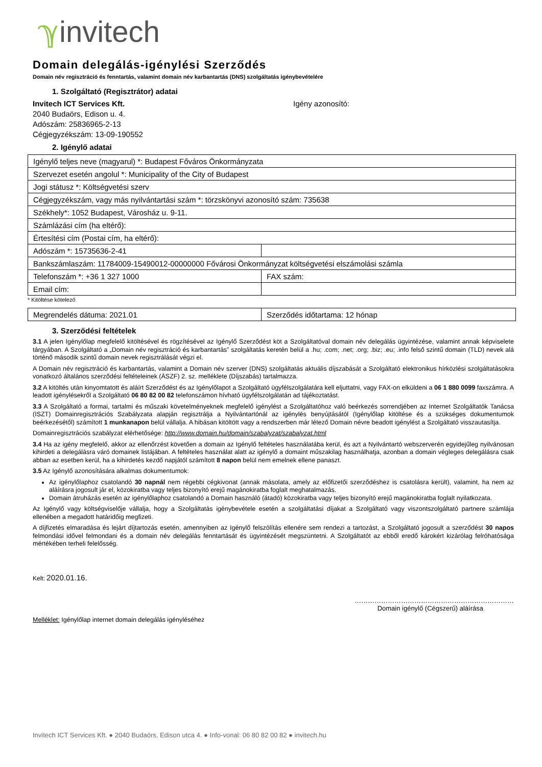ℽinvitech
Domain delegálás-igénylési Szerződés
Domain név regisztráció és fenntartás, valamint domain név karbantartás (DNS) szolgáltatás igénybevételére
1. Szolgáltató (Regisztrátor) adatai
Invitech ICT Services Kft.
2040 Budaörs, Edison u. 4.
Adószám: 25836965-2-13
Cégjegyzékszám: 13-09-190552
Igény azonosító:
2. Igénylő adatai
| Igénylő teljes neve (magyarul) *: Budapest Főváros Önkormányzata | |
| Szervezet esetén angolul *: Municipality of the City of Budapest | |
| Jogi státusz *: Költségvetési szerv | |
| Cégjegyzékszám, vagy más nyilvántartási szám *: törzskönyvi azonosító szám: 735638 | |
| Székhely*: 1052 Budapest, Városház u. 9-11. | |
| Számlázási cím (ha eltérő): | |
| Értesítési cím (Postai cím, ha eltérő): | |
| Adószám *: 15735636-2-41 | |
| Bankszámlaszám: 11784009-15490012-00000000 Fővárosi Önkormányzat költségvetési elszámolási számla | |
| Telefonszám *: +36 1 327 1000 | FAX szám: |
| Email cím: | |
* Kitöltése kötelező
| Megrendelés dátuma: 2021.01 | Szerződés időtartama: 12 hónap |
3. Szerződési feltételek
3.1 A jelen Igénylőlap megfelelő kitöltésével és rögzítésével az Igénylő Szerződést köt a Szolgáltatóval domain név delegálás ügyintézése, valamint annak képviselete tárgyában. A Szolgáltató a „Domain név regisztráció és karbantartás” szolgáltatás keretén belül a .hu; .com; .net; .org; .biz; .eu; .info felső szintű domain (TLD) nevek alá történő második szintű domain nevek regisztrálását végzi el.
A Domain név regisztráció és karbantartás, valamint a Domain név szerver (DNS) szolgáltatás aktuális díjszabását a Szolgáltató elektronikus hírközlési szolgáltatásokra vonatkozó általános szerződési feltételeinek (ÁSZF) 2. sz. melléklete (Díjszabás) tartalmazza.
3.2 A kitöltés után kinyomtatott és aláírt Szerződést és az Igénylőlapot a Szolgáltató ügyfélszolgálatára kell eljuttatni, vagy FAX-on elküldeni a 06 1 880 0099 faxszámra. A leadott igénylésekről a Szolgáltató 06 80 82 00 82 telefonszámon hívható ügyfélszolgálatán ad tájékoztatást.
3.3 A Szolgáltató a formai, tartalmi és műszaki követelményeknek megfelelő igénylést a Szolgáltatóhoz való beérkezés sorrendjében az Internet Szolgáltatók Tanácsa (ISZT) Domainregisztrációs Szabályzata alapján regisztrálja a Nyilvántartónál az igénylés benyújtásától (Igénylőlap kitöltése és a szükséges dokumentumok beérkezésétől) számított 1 munkanapon belül vállalja. A hibásan kitöltött vagy a rendszerben már létező Domain névre beadott igénylést a Szolgáltató visszautasítja.
Domainregisztrációs szabályzat elérhetősége: http://www.domain.hu/domain/szabalyzat/szabalyzat.html
3.4 Ha az igény megfelelő, akkor az ellenőrzést követően a domain az Igénylő feltételes használatába kerül, és azt a Nyilvántartó webszerverén egyidejűleg nyilvánosan kihirdeti a delegálásra váró domainek listájában. A feltételes használat alatt az igénylő a domaint műszakilag használhatja, azonban a domain végleges delegálásra csak abban az esetben kerül, ha a kihirdetés kezdő napjától számított 8 napon belül nem emelnek ellene panaszt.
3.5 Az Igénylő azonosítására alkalmas dokumentumok:
Az igénylőlaphoz csatolandó 30 napnál nem régebbi cégkivonat (annak másolata, amely az előfizetői szerződéshez is csatolásra került), valamint, ha nem az aláírásra jogosult jár el, közokiratba vagy teljes bizonyító erejű magánokiratba foglalt meghatalmazás.
Domain átruházás esetén az igénylőlaphoz csatolandó a Domain használó (átadó) közokiratba vagy teljes bizonyító erejű magánokiratba foglalt nyilatkozata.
Az Igénylő vagy költségviselője vállalja, hogy a Szolgáltatás igénybevétele esetén a szolgáltatási díjakat a Szolgáltató vagy viszontszolgáltató partnere számlája ellenében a megadott határidőig megfizeti.
A díjfizetés elmaradása és lejárt díjtartozás esetén, amennyiben az Igénylő felszólítás ellenére sem rendezi a tartozást, a Szolgáltató jogosult a szerződést 30 napos felmondási idővel felmondani és a domain név delegálás fenntartását és ügyintézését megszüntetni. A Szolgáltatót az ebből eredő károkért kizárólag felróhatósága mértékében terheli felelősség.
Kelt: 2020.01.16.
………………………………………………………………
Domain igénylő (Cégszerű) aláírása
Melléklet: Igénylőlap internet domain delegálás igényléséhez
Invitech ICT Services Kft. ● 2040 Budaörs, Edison utca 4. ● Info-vonal: 06 80 82 00 82 ● invitech.hu